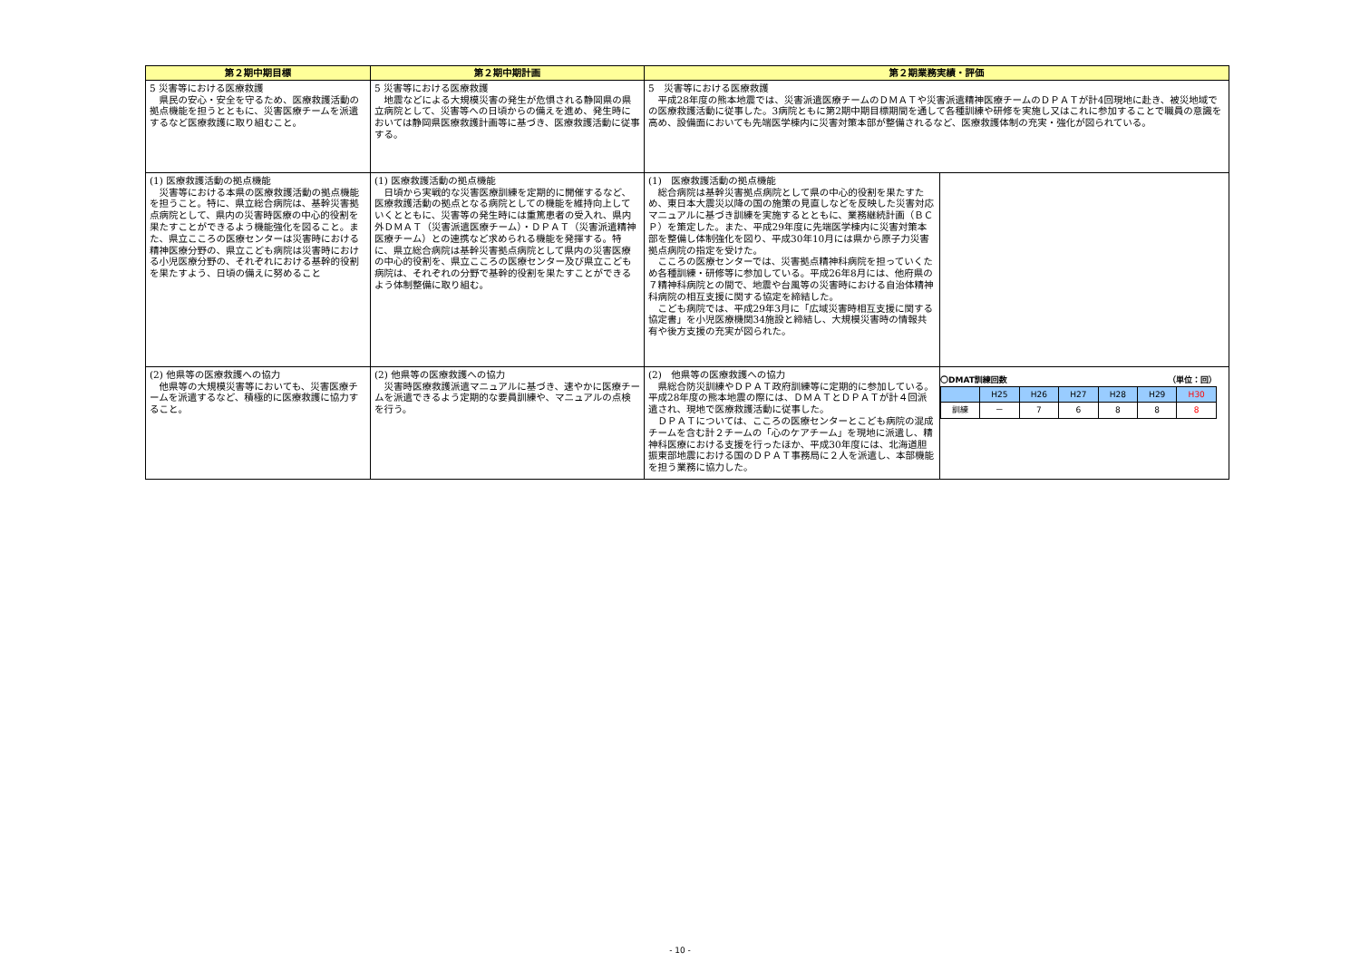| 第２期中期目標 | 第２期中期計画 | 第２期業務実績・評価 | |
| --- | --- | --- | --- |
| 5 災害等における医療救護 県民の安心・安全を守るため、医療救護活動の拠点機能を担うとともに、災害医療チームを派遣するなど医療救護に取り組むこと。 | 5 災害等における医療救護 地震などによる大規模災害の発生が危惧される静岡県の県立病院として、災害等への日頃からの備えを進め、発生時においては静岡県医療救護計画等に基づき、医療救護活動に従事する。 | 5 災害等における医療救護 平成28年度の熊本地震では、災害派遣医療チームのＤＭＡＴや災害派遣精神医療チームのＤＰＡＴが計4回現地に赴き、被災地域での医療救護活動に従事した。3病院ともに第2期中期目標期間を通して各種訓練や研修を実施し又はこれに参加することで職員の意識を高め、設備面においても先端医学棟内に災害対策本部が整備されるなど、医療救護体制の充実・強化が図られている。 | |
| (1) 医療救護活動の拠点機能 災害等における本県の医療救護活動の拠点機能を担うこと。特に、県立総合病院は、基幹災害拠点病院として、県内の災害時医療の中心的役割を果たすことができるよう機能強化を図ること。また、県立こころの医療センターは災害時における精神医療分野の、県立こども病院は災害時における小児医療分野の、それぞれにおける基幹的役割を果たすよう、日頃の備えに努めること | (1) 医療救護活動の拠点機能 日頃から実戦的な災害医療訓練を定期的に開催するなど、医療救護活動の拠点となる病院としての機能を維持向上していくとともに、災害等の発生時には重篤患者の受入れ、県内外ＤＭＡＴ（災害派遣医療チーム）・ＤＰＡＴ（災害派遣精神医療チーム）との連携など求められる機能を発揮する。特に、県立総合病院は基幹災害拠点病院として県内の災害医療の中心的役割を、県立こころの医療センター及び県立こども病院は、それぞれの分野で基幹的役割を果たすことができるよう体制整備に取り組む。 | (1) 医療救護活動の拠点機能 総合病院は基幹災害拠点病院として県の中心的役割を果たすため、東日本大震災以降の国の施策の見直しなどを反映した災害対応マニュアルに基づき訓練を実施するとともに、業務継続計画（ＢＣＰ）を策定した。また、平成29年度に先端医学棟内に災害対策本部を整備し体制強化を図り、平成30年10月には県から原子力災害拠点病院の指定を受けた。 こころの医療センターでは、災害拠点精神科病院を担っていくため各種訓練・研修等に参加している。平成26年8月には、他府県の７精神科病院との間で、地震や台風等の災害時における自治体精神科病院の相互支援に関する協定を締結した。 こども病院では、平成29年3月に「広域災害時相互支援に関する協定書」を小児医療機関34施設と締結し、大規模災害時の情報共有や後方支援の充実が図られた。 | |
| (2) 他県等の医療救護への協力 他県等の大規模災害等においても、災害医療チームを派遣するなど、積極的に医療救護に協力すること。 | (2) 他県等の医療救護への協力 災害時医療救護派遣マニュアルに基づき、速やかに医療チームを派遣できるよう定期的な要員訓練や、マニュアルの点検を行う。 | (2) 他県等の医療救護への協力 県総合防災訓練やＤＰＡＴ政府訓練等に定期的に参加している。平成28年度の熊本地震の際には、ＤＭＡＴとＤＰＡＴが計４回派遣され、現地で医療救護活動に従事した。 ＤＰＡＴについては、こころの医療センターとこども病院の混成チームを含む計２チームの「心のケアチーム」を現地に派遣し、精神科医療における支援を行ったほか、平成30年度には、北海道胆振東部地震における国のＤＰＡＴ事務局に２人を派遣し、本部機能を担う業務に協力した。 | 〇DMAT訓練回数 （単位：回） / / H25 / H26 / H27 / H28 / H29 / H30 / / 訓練 / － / 7 / 6 / 8 / 8 / 8 / |
- 10 -